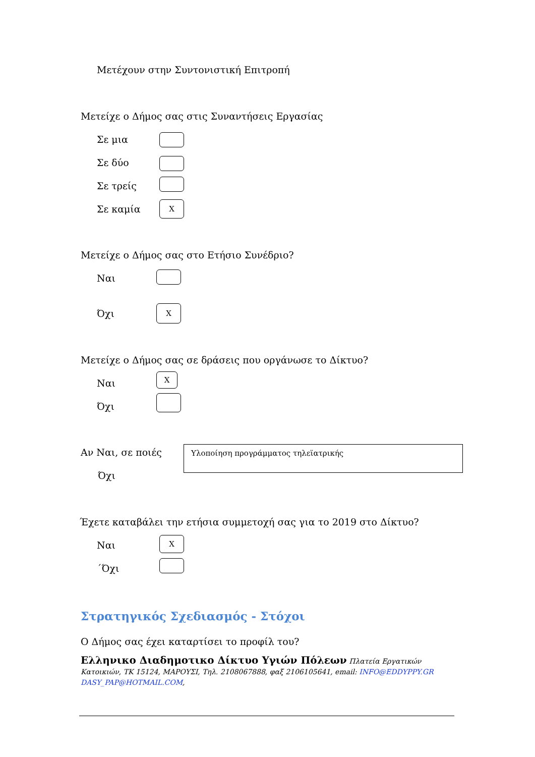Μετέχουν στην Συντονιστική Επιτροπή
Μετείχε ο Δήμος σας στις Συναντήσεις Εργασίας
Σε μια
Σε δύο
Σε τρείς
Σε καμία X
Μετείχε ο Δήμος σας στο Ετήσιο Συνέδριο?
Ναι
Όχι
X
Μετείχε ο Δήμος σας σε δράσεις που οργάνωσε το Δίκτυο?
Ναι
X
Όχι
Αν Ναι, σε ποιές Υλοποίηση προγράμματος τηλεϊατρικής
Όχι
Έχετε καταβάλει την ετήσια συμμετοχή σας για το 2019 στο Δίκτυο?
Ναι
X
΄Όχι
Στρατηγικός Σχεδιασμός - Στόχοι
Ο Δήμος σας έχει καταρτίσει το προφίλ του?
Ελληνικο Διαδημοτικο Δίκτυο Υγιών Πόλεων Πλατεία Εργατικών Κατοικιών, ΤΚ 15124, ΜΑΡΟΥΣΙ, Τηλ. 2108067888, φαξ 2106105641, email: INFO@EDDYPPY.GR
DASY_PAP@HOTMAIL.COM,